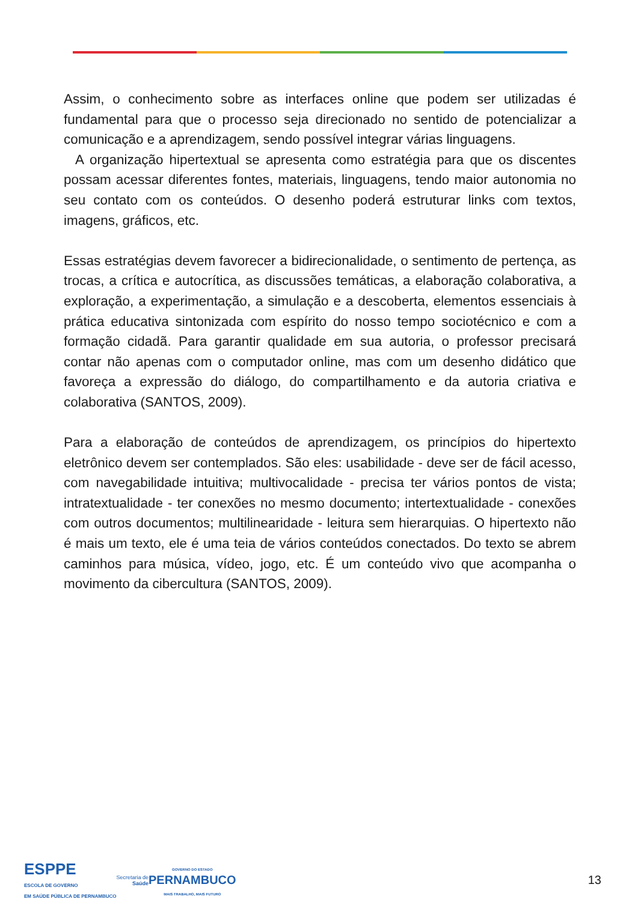Assim, o conhecimento sobre as interfaces online que podem ser utilizadas é fundamental para que o processo seja direcionado no sentido de potencializar a comunicação e a aprendizagem, sendo possível integrar várias linguagens.
A organização hipertextual se apresenta como estratégia para que os discentes possam acessar diferentes fontes, materiais, linguagens, tendo maior autonomia no seu contato com os conteúdos. O desenho poderá estruturar links com textos, imagens, gráficos, etc.
Essas estratégias devem favorecer a bidirecionalidade, o sentimento de pertença, as trocas, a crítica e autocrítica, as discussões temáticas, a elaboração colaborativa, a exploração, a experimentação, a simulação e a descoberta, elementos essenciais à prática educativa sintonizada com espírito do nosso tempo sociotécnico e com a formação cidadã. Para garantir qualidade em sua autoria, o professor precisará contar não apenas com o computador online, mas com um desenho didático que favoreça a expressão do diálogo, do compartilhamento e da autoria criativa e colaborativa (SANTOS, 2009).
Para a elaboração de conteúdos de aprendizagem, os princípios do hipertexto eletrônico devem ser contemplados. São eles: usabilidade - deve ser de fácil acesso, com navegabilidade intuitiva; multivocalidade - precisa ter vários pontos de vista; intratextualidade - ter conexões no mesmo documento; intertextualidade - conexões com outros documentos; multilinearidade - leitura sem hierarquias. O hipertexto não é mais um texto, ele é uma teia de vários conteúdos conectados. Do texto se abrem caminhos para música, vídeo, jogo, etc. É um conteúdo vivo que acompanha o movimento da cibercultura (SANTOS, 2009).
ESPPE
ESCOLA DE GOVERNO
EM SAÚDE PÚBLICA DE PERNAMBUCO
Secretaria de
Saúde
GOVERNO DO ESTADO
PERNAMBUCO
MAIS TRABALHO, MAIS FUTURO
13